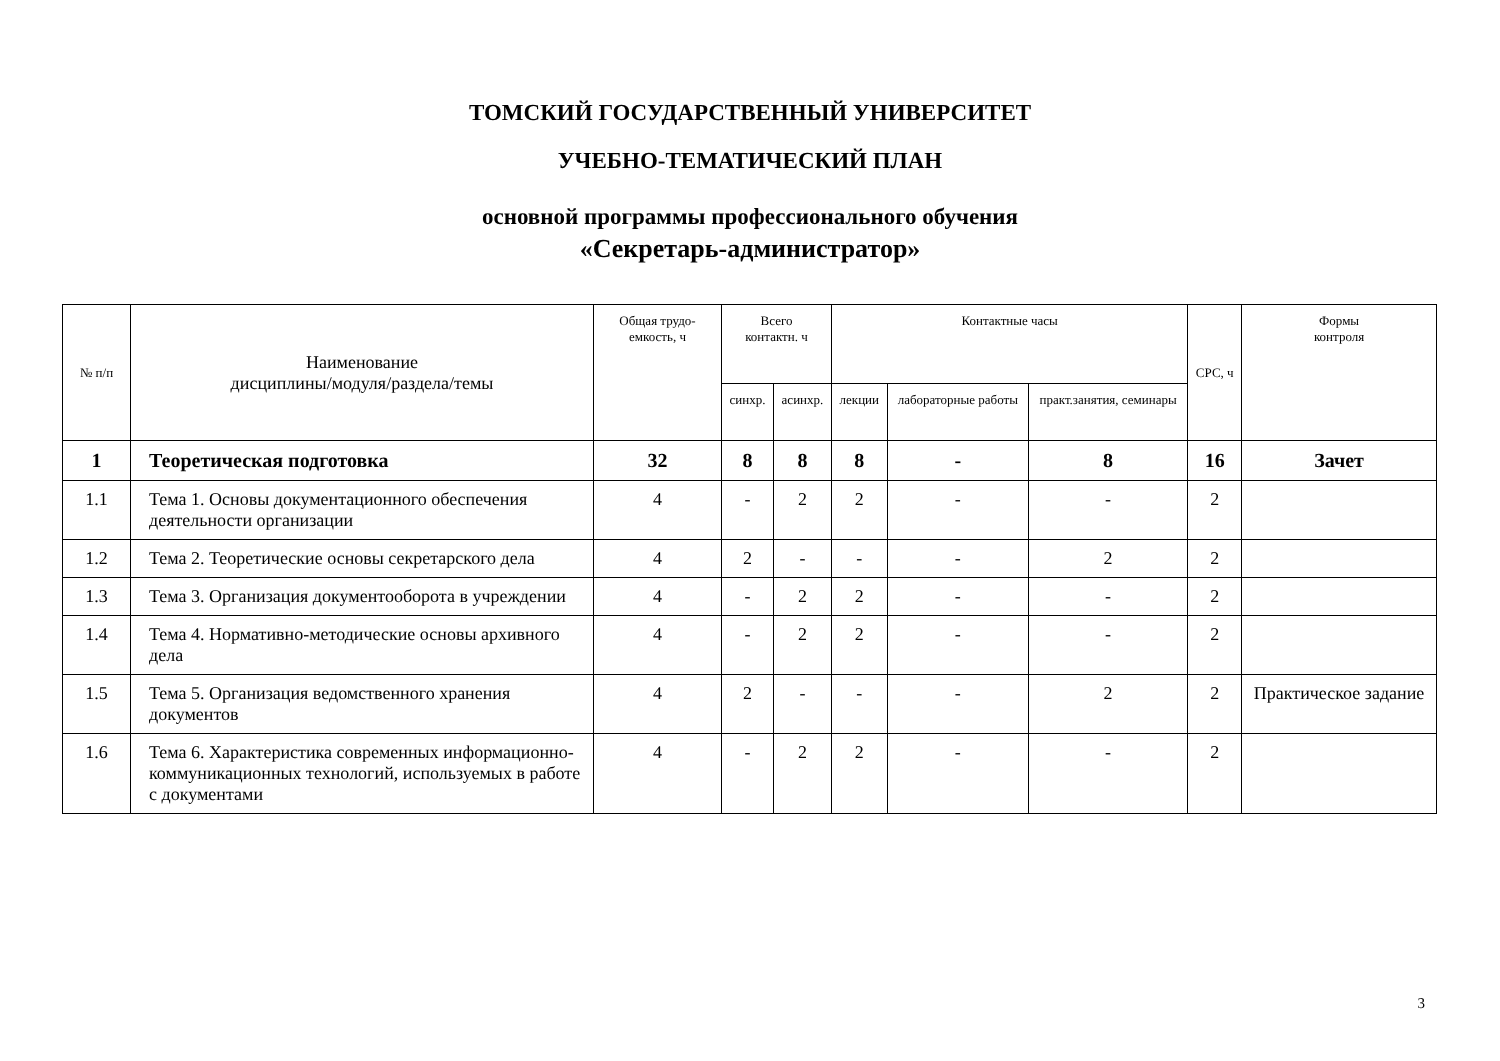ТОМСКИЙ ГОСУДАРСТВЕННЫЙ УНИВЕРСИТЕТ
УЧЕБНО-ТЕМАТИЧЕСКИЙ ПЛАН
основной программы профессионального обучения
«Секретарь-администратор»
| № п/п | Наименование дисциплины/модуля/раздела/темы | Общая трудо-емкость, ч | Всего контактн. ч | | Контактные часы | | | СРС, ч | Формы контроля |
| --- | --- | --- | --- | --- | --- | --- | --- | --- | --- |
| | | | синхр. | асинхр. | лекции | лабораторные работы | практ.занятия, семинары | | |
| 1 | Теоретическая подготовка | 32 | 8 | 8 | 8 | - | 8 | 16 | Зачет |
| 1.1 | Тема 1. Основы документационного обеспечения деятельности организации | 4 | - | 2 | 2 | - | - | 2 | |
| 1.2 | Тема 2. Теоретические основы секретарского дела | 4 | 2 | - | - | - | 2 | 2 | |
| 1.3 | Тема 3. Организация документооборота в учреждении | 4 | - | 2 | 2 | - | - | 2 | |
| 1.4 | Тема 4. Нормативно-методические основы архивного дела | 4 | - | 2 | 2 | - | - | 2 | |
| 1.5 | Тема 5. Организация ведомственного хранения документов | 4 | 2 | - | - | - | 2 | 2 | Практическое задание |
| 1.6 | Тема 6. Характеристика современных информационно-коммуникационных технологий, используемых в работе с документами | 4 | - | 2 | 2 | - | - | 2 | |
3